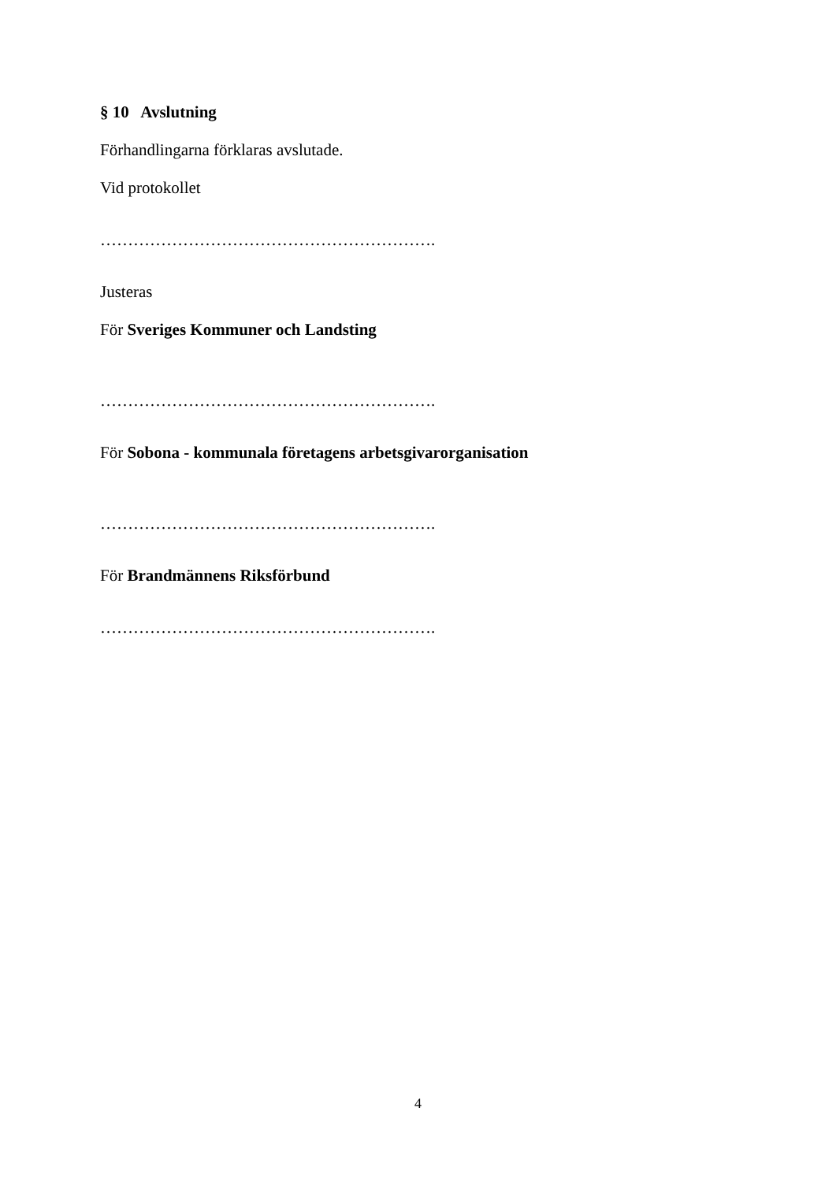§ 10 Avslutning
Förhandlingarna förklaras avslutade.
Vid protokollet
…………………………………………………….
Justeras
För Sveriges Kommuner och Landsting
…………………………………………………….
För Sobona - kommunala företagens arbetsgivarorganisation
…………………………………………………….
För Brandmännens Riksförbund
…………………………………………………….
4